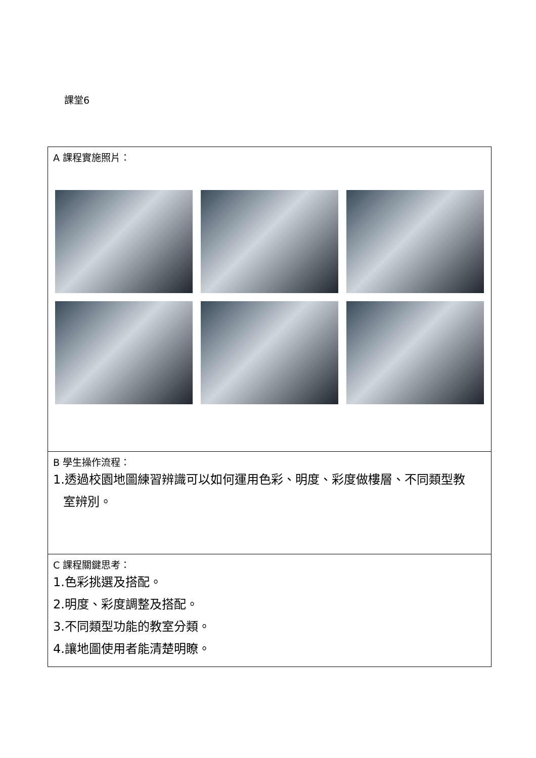課堂6
| A 課程實施照片： |
| B 學生操作流程： 1.透過校園地圖練習辨識可以如何運用色彩、明度、彩度做樓層、不同類型教 室辨別。 |
| C 課程關鍵思考： 1.色彩挑選及搭配。 2.明度、彩度調整及搭配。 3.不同類型功能的教室分類。 4.讓地圖使用者能清楚明瞭。 |